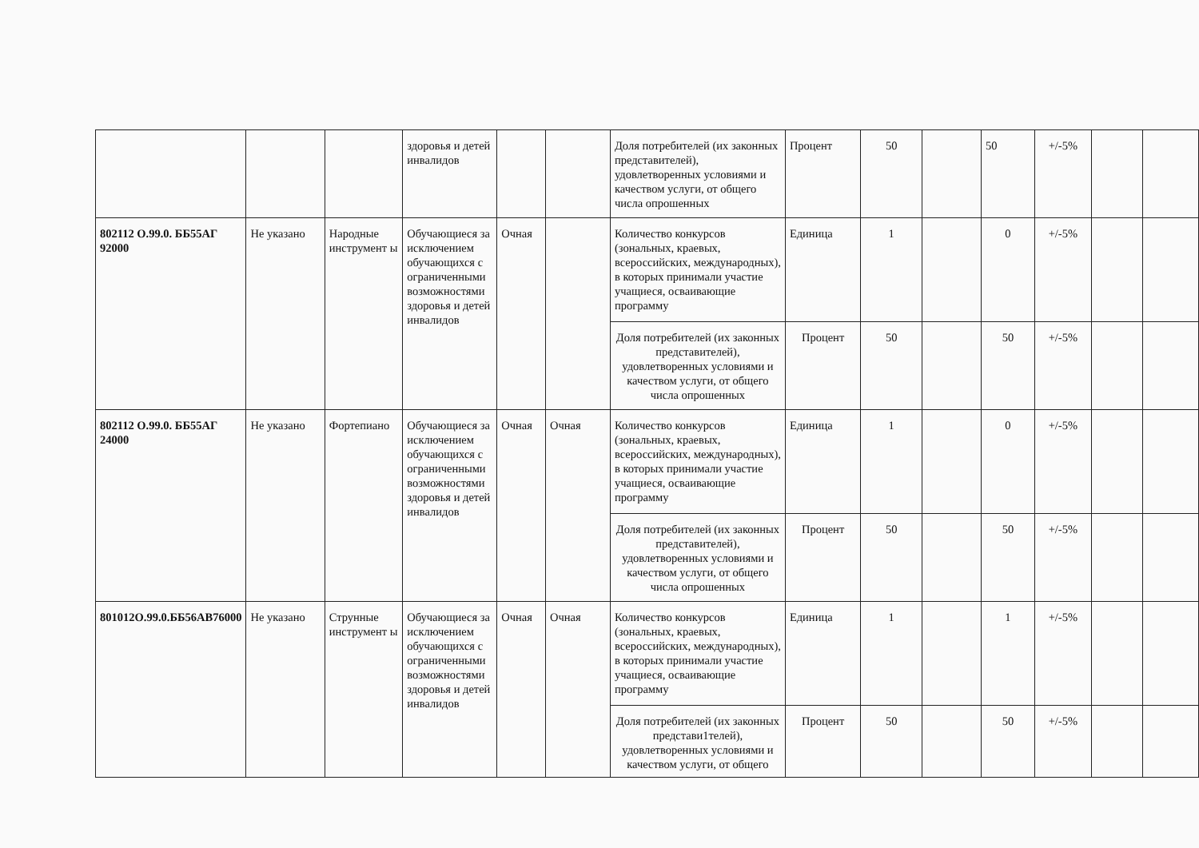| | | | здоровья и детей инвалидов | | | Доля потребителей (их законных представителей), удовлетворенных условиями и качеством услуги, от общего числа опрошенных | Процент | 50 | | 50 | +/-5% | | |
| 802112 О.99.0. ББ55АГ 92000 | Не указано | Народные инструмент ы | Обучающиеся за исключением обучающихся с ограниченными возможностями здоровья и детей инвалидов | Очная | | Количество конкурсов (зональных, краевых, всероссийских, международных), в которых принимали участие учащиеся, осваивающие программу | Единица | 1 | | 0 | +/-5% | | |
| | | | | | | Доля потребителей (их законных представителей), удовлетворенных условиями и качеством услуги, от общего числа опрошенных | Процент | 50 | | 50 | +/-5% | | |
| 802112 О.99.0. ББ55АГ 24000 | Не указано | Фортепиано | Обучающиеся за исключением обучающихся с ограниченными возможностями здоровья и детей инвалидов | Очная | Очная | Количество конкурсов (зональных, краевых, всероссийских, международных), в которых принимали участие учащиеся, осваивающие программу | Единица | 1 | | 0 | +/-5% | | |
| | | | | | | Доля потребителей (их законных представителей), удовлетворенных условиями и качеством услуги, от общего числа опрошенных | Процент | 50 | | 50 | +/-5% | | |
| 801012О.99.0.ББ56АВ76000 | Не указано | Струнные инструмент ы | Обучающиеся за исключением обучающихся с ограниченными возможностями здоровья и детей инвалидов | Очная | Очная | Количество конкурсов (зональных, краевых, всероссийских, международных), в которых принимали участие учащиеся, осваивающие программу | Единица | 1 | | 1 | +/-5% | | |
| | | | | | | Доля потребителей (их законных представи1телей), удовлетворенных условиями и качеством услуги, от общего | Процент | 50 | | 50 | +/-5% | | |